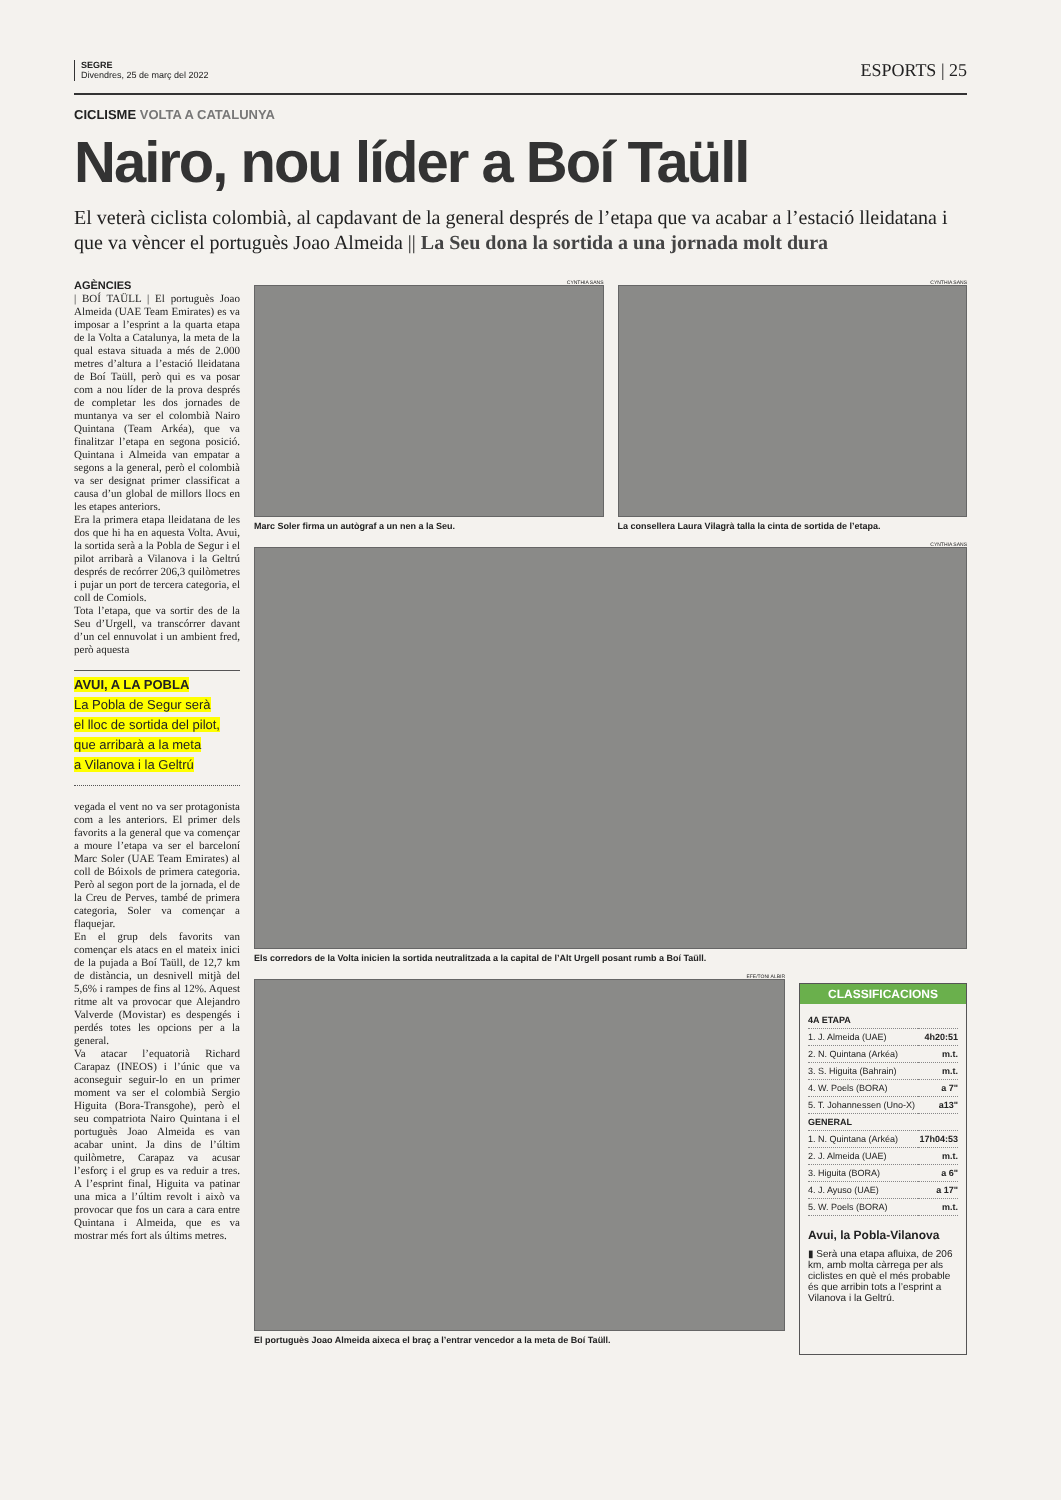SEGRE
Divendres, 25 de març del 2022
ESPORTS | 25
CICLISME VOLTA A CATALUNYA
Nairo, nou líder a Boí Taüll
El veterà ciclista colombià, al capdavant de la general després de l’etapa que va acabar a l’estació lleidatana i que va vèncer el portuguès Joao Almeida || La Seu dona la sortida a una jornada molt dura
AGÈNCIES
| BOÍ TAÜLL | El portuguès Joao Almeida (UAE Team Emirates) es va imposar a l’esprint a la quarta etapa de la Volta a Catalunya, la meta de la qual estava situada a més de 2.000 metres d’altura a l’estació lleidatana de Boí Taüll, però qui es va posar com a nou líder de la prova després de completar les dos jornades de muntanya va ser el colombià Nairo Quintana (Team Arkéa), que va finalitzar l’etapa en segona posició. Quintana i Almeida van empatar a segons a la general, però el colombià va ser designat primer classificat a causa d’un global de millors llocs en les etapes anteriors.
Era la primera etapa lleidatana de les dos que hi ha en aquesta Volta. Avui, la sortida serà a la Pobla de Segur i el pilot arribarà a Vilanova i la Geltrú després de recórrer 206,3 quilòmetres i pujar un port de tercera categoria, el coll de Comiols.
Tota l’etapa, que va sortir des de la Seu d’Urgell, va transcórrer davant d’un cel ennuvolat i un ambient fred, però aquesta
AVUI, A LA POBLA
La Pobla de Segur serà
el lloc de sortida del pilot,
que arribarà a la meta
a Vilanova i la Geltrú
vegada el vent no va ser protagonista com a les anteriors. El primer dels favorits a la general que va començar a moure l’etapa va ser el barceloní Marc Soler (UAE Team Emirates) al coll de Bóixols de primera categoria. Però al segon port de la jornada, el de la Creu de Perves, també de primera categoria, Soler va començar a flaquejar.
En el grup dels favorits van començar els atacs en el mateix inici de la pujada a Boí Taüll, de 12,7 km de distància, un desnivell mitjà del 5,6% i rampes de fins al 12%. Aquest ritme alt va provocar que Alejandro Valverde (Movistar) es despengés i perdés totes les opcions per a la general.
Va atacar l’equatorià Richard Carapaz (INEOS) i l’únic que va aconseguir seguir-lo en un primer moment va ser el colombià Sergio Higuita (Bora-Transgohe), però el seu compatriota Nairo Quintana i el portuguès Joao Almeida es van acabar unint. Ja dins de l’últim quilòmetre, Carapaz va acusar l’esforç i el grup es va reduir a tres. A l’esprint final, Higuita va patinar una mica a l’últim revolt i això va provocar que fos un cara a cara entre Quintana i Almeida, que es va mostrar més fort als últims metres.
CYNTHIA SANS
Marc Soler firma un autògraf a un nen a la Seu.
CYNTHIA SANS
La consellera Laura Vilagrà talla la cinta de sortida de l’etapa.
CYNTHIA SANS
Els corredors de la Volta inicien la sortida neutralitzada a la capital de l’Alt Urgell posant rumb a Boí Taüll.
EFE/TONI ALBIR
El portuguès Joao Almeida aixeca el braç a l’entrar vencedor a la meta de Boí Taüll.
CLASSIFICACIONS
| 4A ETAPA | |
| 1. J. Almeida (UAE) | 4h20:51 |
| 2. N. Quintana (Arkéa) | m.t. |
| 3. S. Higuita (Bahrain) | m.t. |
| 4. W. Poels (BORA) | a 7" |
| 5. T. Johannessen (Uno-X) | a13" |
| GENERAL | |
| 1. N. Quintana (Arkéa) | 17h04:53 |
| 2. J. Almeida (UAE) | m.t. |
| 3. Higuita (BORA) | a 6" |
| 4. J. Ayuso (UAE) | a 17" |
| 5. W. Poels (BORA) | m.t. |
Avui, la Pobla-Vilanova
▮ Serà una etapa afluixa, de 206 km, amb molta càrrega per als ciclistes en què el més probable és que arribin tots a l’esprint a Vilanova i la Geltrú.